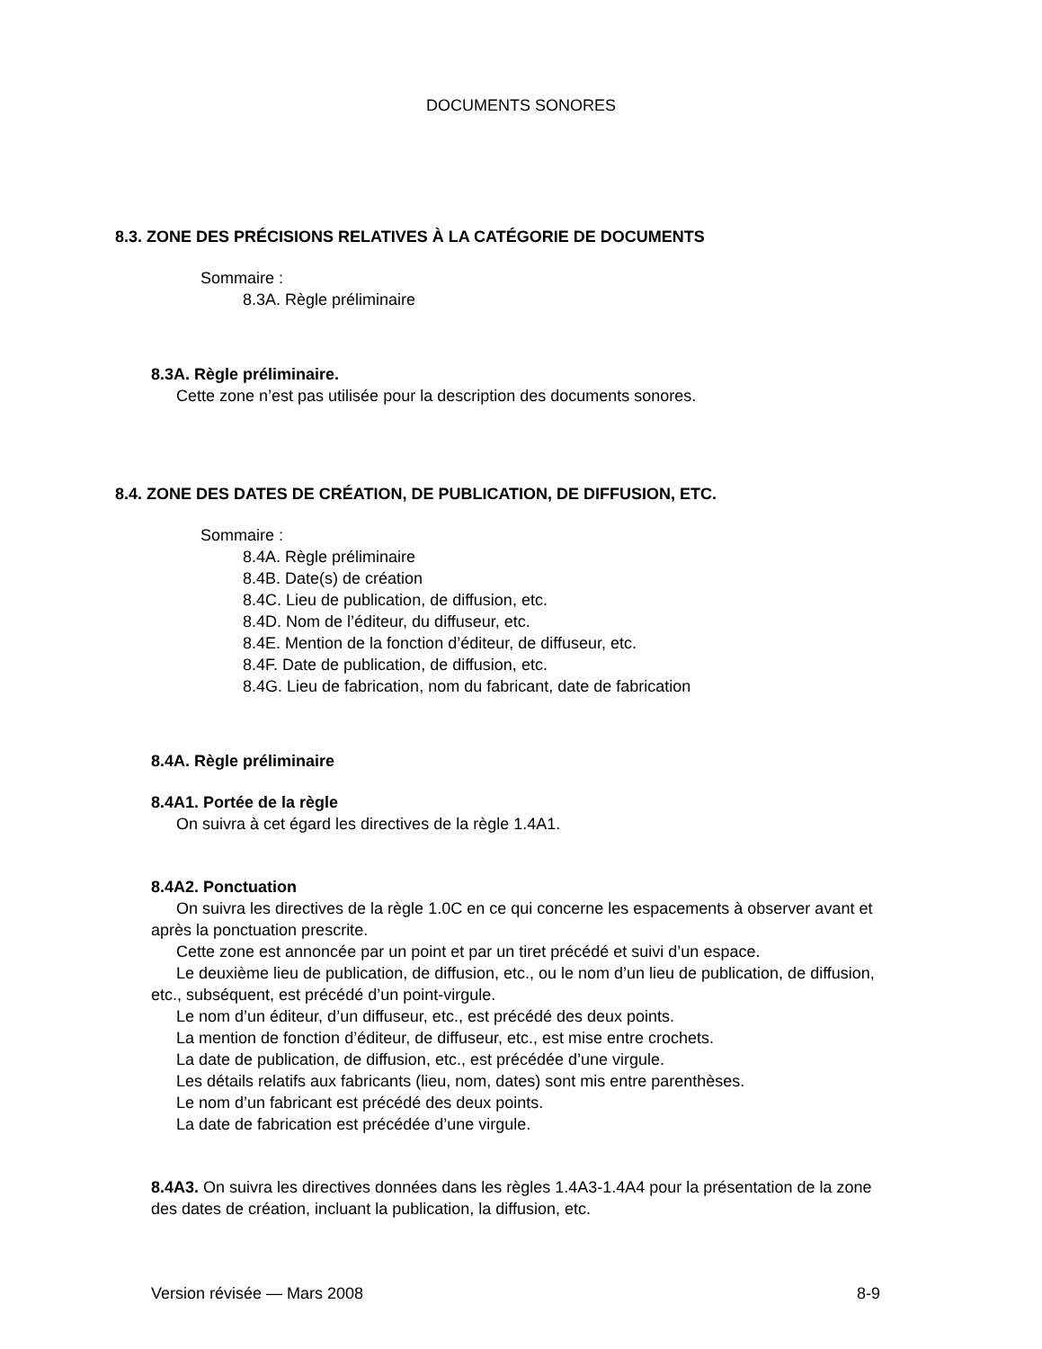DOCUMENTS SONORES
8.3. ZONE DES PRÉCISIONS RELATIVES À LA CATÉGORIE DE DOCUMENTS
Sommaire :
8.3A. Règle préliminaire
8.3A. Règle préliminaire.
Cette zone n’est pas utilisée pour la description des documents sonores.
8.4. ZONE DES DATES DE CRÉATION, DE PUBLICATION, DE DIFFUSION, ETC.
Sommaire :
8.4A. Règle préliminaire
8.4B. Date(s) de création
8.4C. Lieu de publication, de diffusion, etc.
8.4D. Nom de l’éditeur, du diffuseur, etc.
8.4E. Mention de la fonction d’éditeur, de diffuseur, etc.
8.4F. Date de publication, de diffusion, etc.
8.4G. Lieu de fabrication, nom du fabricant, date de fabrication
8.4A. Règle préliminaire
8.4A1. Portée de la règle
On suivra à cet égard les directives de la règle 1.4A1.
8.4A2. Ponctuation
On suivra les directives de la règle 1.0C en ce qui concerne les espacements à observer avant et après la ponctuation prescrite.
Cette zone est annoncée par un point et par un tiret précédé et suivi d’un espace.
Le deuxième lieu de publication, de diffusion, etc., ou le nom d’un lieu de publication, de diffusion, etc., subséquent, est précédé d’un point-virgule.
Le nom d’un éditeur, d’un diffuseur, etc., est précédé des deux points.
La mention de fonction d’éditeur, de diffuseur, etc., est mise entre crochets.
La date de publication, de diffusion, etc., est précédée d’une virgule.
Les détails relatifs aux fabricants (lieu, nom, dates) sont mis entre parenthèses.
Le nom d’un fabricant est précédé des deux points.
La date de fabrication est précédée d’une virgule.
8.4A3. On suivra les directives données dans les règles 1.4A3-1.4A4 pour la présentation de la zone des dates de création, incluant la publication, la diffusion, etc.
Version révisée — Mars 2008 8-9